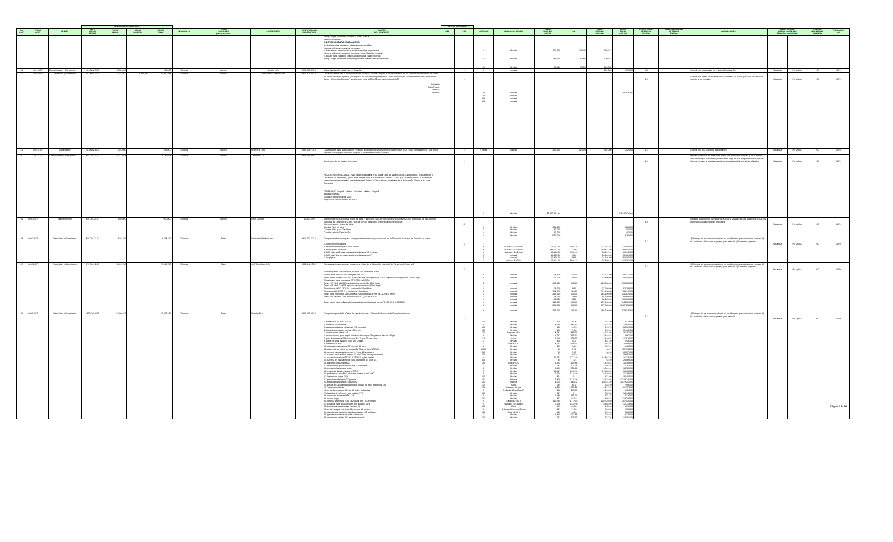| | | | REGISTRO PRESUPUESTAL | | | | | | | | | TIPO DE CONTRATO | | | | | | | | | | | | | | |
| --- | --- | --- | --- | --- | --- | --- | --- | --- | --- | --- | --- | --- | --- | --- | --- | --- | --- | --- | --- | --- | --- | --- | --- | --- | --- | --- |
| No. CONT | FECHA CONT | RUBRO | No. Y FECHA REGIST | VALOR INICIAL | VALOR MODIFIC. | VALOR FINAL | MODALIDAD | TIPO DE CONTRATO (bien o servicio) | CONTRATISTA | IDENTIFICACION CONTRATISTA | OBJETO DEL CONTRATO | CFP | SFP | CANTIDAD | UNIDAD DE MEDIDA | VALOR UNITARIO SIN IVA | IVA | VALOR UNITARIO CON IVA | VALOR TOTAL CON IVA | PLAZO INICIAL DE EJECUC. EN DIAS | PLAZO PRORROGA DE EJECUC. EN DIAS | OBLIGACIONES | DIARIO OFICIAL PUBLIC.CONTRATO PRINCIPAL ADICIONAL | | SUPERA 50% MENOR CUANTIA | EJECUCION (%) |
| | | | | | | | | | | | manga larga, modelos y colores a elegir, marca vestidos dcalidad 2. DOTACION PARA CABALLEROS: a. Vestidos para caballeros elaborados en poliéster viscosa, diferentes modelos y colores. b. Pantalones para caballero, confeccionados en poliester viscosa, diferentes modelos y colores, marcaVestidos dcalidad c. Busos para caballero, elaborados en lana, cuello redondo manga larga, diferentes modelos y colores, marca Vestidos dcalidad | | | 1 11 11 | Unidad Unidad Unidad | 145,900 39,900 35,000 | 23,344 6,384 5,600 | 169,244 509,124 446,600 | | | | | | | | |
| 43 | Nov-06-07 | Comunicación y Transporte | 416 Nov-6-07 | 5,088,835 | | 101,000 | Directa | Servicio | Aviatur S.A | 860.000.018-6 | Multa devolución pasaje aereo Bruselas | | x | 1 | unidad | | | 101,000 | 101,000 | 45 | | Cumplir con lo pactado en el acta de liquidación | No aplica | No aplica | NO | 100% |
| 42 | Nov-02-07 | Materiales y suministros | 415 Nov-2-07 | 1,144,862 | 9,280,381 | 9,280,381 | Directa | Servicio | Inversiones Zalkap Ltda | 900.069.253-9 | Cena de trabajo con la participación del Director General dirigido a los funcionarios de las oficinas de Derechos de Autor de Améríza Latina, quienes participarán en el curso Regional de la OMPI denominado "Administración del Derecho de Autor y Derechos Conexos" a realizarse entre el 05 y 09 de noviembre de 2007. Entradas Plato Fuerte Postres Bebidas | | x | 20 20 20 20 | unidad unidad unidad unidad | | | | 9,280,381 | 10 | | Cumplir con todas las normas de la secretaria de salud y brindar un exelente servicio a los invitados | No aplica | No aplica | NO | 100% |
| 41 | Nov-01-07 | Capacitación | 414 Nov-1-07 | 232,000 | | 232,000 | Directa | Servicio | Ipservice Ltda | 830.106.778-9 | Capacitación para la instalación y manejo del equipo de videoconferencia Polycom VSX 7000, compuesto por una video cámara y un equipo B Station, dirigida a 3 funcionarios de la entidad. | | x | 2 Horas | Tiempo | 200,000 | 32,000 | 232,000 | 232,000 | 15 | | Cumplir con una exelente capacitación | No aplica | No aplica | NO | 100% |
| 40 | Oct-24-07 | Comunicación y Transporte | 384 Oct-24-07 | 3,147,924 | | 3,147,924 | Directa | Servicio | Aircomet S.A | 900.006.095-1 | Suministro de un tiquete aéreo, así: PASAJE INTERNACIONAL. Para la doctora Liliana Ariza Ariza, Jefe de la División de Capacitación, Investigación y Desarrollo de la entidad, quien debe desplazarse a la ciudad de Ginebra - Suiza para participar en la III Ronda de negociaciones comerciales que adelanta el Gobierno Nacional con los paises de la Asociación Europea de Libre Comercio. ITINERARIO. Bogotá - Madrid - Ginebra - Madrid - Bogotá tarifa económica. Sálida 27 de octubre de 2007 Regreso 02 de noviembre de 2007 | | x | 1 | Unidad | $3'147.924,oo | | | $3'147.924,oo | 15 | | Prestar el servicio de transporte aereo con el destino contrato y en el tiempo considerado por la entidad y certificar el pago de sus obligaciones durante los últimos 6 meses a los sistemas de seguridad social integral, parafiscales | No aplica | No aplica | NO | 100% |
| 39 | Oct-12-07 | Mantenimiento | 386 Oct-24-07 | 950,000 | | 950,000 | Directa | Servicio | Fidel Cubillos | 12.124.599 | Mantenimiento que incluye mano de obra y repuestos para el vehículo BMW placa BSZ 260, propiedad de la Dirección Nacional de Derecho de Autor, acorde con las siguientes especificaciones técnicas: Sincronización y mano de obra Cambio Filtro de Aire Cambio Filtro para Gasolina Cambio Valvula Calefacción | | X | 1 1 1 1 | Unidad Unidad Unidad Unidad | 200,000 35,000 45,000 670,000 | | | 200,000 35,000 45,000 670,000 | 10 | | Entregar el vehículos funcionando a entera satisfacción del supervisor y que los repuestos instalados sean originales. | No aplica | No aplica | NO | 100% |
| 38 | Oct-12-07 | Materiales y Suministros | 380 Oct-12-07 | 1,338,325 | | 1,338,325 | Directa | Bien | Productos Perfex Ltda | 860.047.671-5 | Compra de elementos para aseo y mantenimiento de pisos vinisol en la Dirección Nacional de Derecho de Autor. 1. Solución removedora 2. Mantenedor finix para pisos vinisol 3. Detergente multiusos 4. PAD color café para máquina lavadora de 16" remover 5. PAD color blanco para maquina brilladora de 20" 6. Acrylpiso | | X | 3 3 1 5 7 5 | Garrafa x 18.925cc Garrafa x 18.925cc Garrafa x 18.925cc unidad unidad galon x 3785cc | 61,771.00 138,661.00 56,162.00 15,900.00 20,850.00 54,164.00 | 9883.36 22186 8985.92 2544 3336 8666.24 | 71,654.36 160,847.00 65,147.92 18,444.00 24,186.00 62,830.24 | 214,963.00 482,541.00 65,148.00 92,220.00 169,302.00 314,151.00 | 15 | | 1) Entrega de los elementos dentro de los términos pactados en el contrato b) los productos deben ser originales y de calidad. c) Garantias vigentes | No aplica | No aplica | NO | 100% |
| 37 | Oct-11-07 | Materiales y Suministros | 379 Oct-11-07 | 5,242,736 | | 5,242,736 | Directa | Bien | G.B Tehnology S.A | 830.112.250-7 | Compra de toners, cintas y tintas para el uso de la Dirección Nacional de Derecho de Autor así: Tinta negra HP 51629A desk jet serie 600 contenido 40ml Tinta a color HP 51649A desk jet serie 600 Toner xerox 006R00255/ 244 para máquina fotocopiadora. 5334, capacidad de impresion 10000 hojas Cinta epson para impresora DFX 5000 ref. 8766 Toner H.P. Ref. 92298A capacidad de impresión 6800 hojas Toner H.P. Ref. C4096A capacidad de imprecion 5000 Hojas Tinta tricolor HP C 6578 DL , contenido 19 mililitros Tinta negra H.P. 51645A contenido 42 mililitros Toner para impresora samsung ML-2010 mono laser Ref ML-2010D3 (XIP) Toner H.P. laserjet , alto rendimiento ref. Q7553X P2015 Toner negro para máquina fotocopiadora multifuncional xerox PE120i Ref. 013R00606 | | X | 4 3 4 1 3 1 1 2 2 5 2 | unidad unidad unidad unidad unidad unidad unidad unidad unidad unidad unidad | 63,400 67,500 125,000 58,000 228,000 212,000 73,000 59,000 148,500 325,500 247,000 | 10144 10800 20000 9280 36480 33920 11680 9440 23760 52080 39520 | 73,544.00 78,300.00 145,000.00 67,280.00 264,480.00 245,920.00 84,680.00 68,440.00 172,260.00 377,580.00 286,520.00 | 294,176.00 234,900.00 580,000.00 67,280.00 793,440.00 245,920.00 84,680.00 136,880.00 344,520.00 1,887,900.00 573,040.00 | 15 | | 1) Entrega de los elementos dentro de los términos pactados en el contrato b) los productos deben ser originales y de calidad. c) Garantias vigentes | No aplica | No aplica | NO | 100% |
| 36 | Oct-02-07 | Materiales y Suministros | 376 Oct-2-07 | 5,299,837 | | 5,299,837 | Directa | Bien | Detalgaf S.A | 830.005.293-5 | Compra de papelería y útiles de escritorio para la Dirección Nacional de Derecho de Autor: 1. borradores de nata PZ 20 2. borrador de escobilla 3. carpetas celuguia horizontal 280 grs oficio 4. Folderes colgantes norma 280 grms 5. indices normadata 14A 6. colbon liquido para papel aplicador frasco por 240 gramos frasco 240 grs 7. post it referencia 654 mediano 3M 75 por 75 mm taco 8. bisturi grande plastico S200 por unidad 9. diskettes 35 HD 10. rollo papel sumadora 57 mm por 28 mm 11. sobre blanco oficio sin ventanilla 75 grms 20A NORMA 12. sobres manila carta norma 22 5 por 29 ecologico 13. sobres manila oficio norma 27 por 37 cm ecologico unidad 14. cinta korex olivetti ET121 KX E2020 nylon unidad 15. sobres de manila media carta ecologico 17 5 por 24 16. ganchos clips mariposa 17. marcadores permanentes ref. 420 colores 18. corrector lapiz papermate 19. cosedora bates referencia 550 C 20. perforadora metálica 2 huecos estandar ref. 1040 21. lapiz mina negra (***) 22. papel tamaño carta 75 gramos 23. papel tamaño oficio 75 gramos 24. post it 3M amarillo pequeño por unidad de taco referencia 653 25 Pegante en barra 26. cinta de empaque 48 por 40 rollo 2 pulgadas 27. lapiz berol colorchek rojo unidad (***) 28. marcador borrable REF 424 29. esfero negro 30. rotulos referencia 2580 7624 caja por 17600 rotulos 31. caratula para anillado color gris tamaño carta 32. bandas de caucho caja numero 22 33. cinta transparente tesa 12 mm por 40 mt rollo 34. gancho clip pequeño standar caja por 100 unidades 35. gancho cosedora estandar cobrizado 36. resaltador pelikan 222 amarillo unidad | | X | 10 3 300 100 10 2 12 5 6 6 2200 600 500 2 400 10 6 4 5 2 100 144 102 12 10 8 20 3 531 2 2 20 5 20 6 20 | Unidad Unidad Unidad Unidad Paquete x 6 u Unidad taco Unidad caja x 10 u Unidad Unidad Unidad Unidad Unidad Unidad caja x 50 u Unidad Unidad Unidad Unidad Unidad Resma Resma taco Frasco x 20 grs Rollo de 48 x 40 de 2" Unidad Unidad Unidad Caja x 17600 u Paquete x 25 juegos Caja Rollo de 12 mm x 40 mts Caja x 100 u Unidad Unidad | 205 3,046 186 452 3,031 2,097 1,216 420 3,591 489 42 56 67 11,093 45 1,224 683 3,139 10,247 7,018 374 7,356 9,070 545 1,912 988 507 1,186 347 110,785 7,206 229 447 258 1,318 791 | 32.8 487.36 29.76 72.32 484.96 335.52 194.56 67.2 574.56 78.24 6.72 8.96 10.72 1774.88 7.2 195.84 109.28 502.24 1639.52 1122.88 0 1176.96 1451.2 87.2 305.92 158.08 0 189.76 55.52 17725.6 1152.96 36.64 71.52 41.28 210.88 126.56 | 237.80 3,533.36 215.76 524.32 3,515.96 2,432.52 1,410.56 487.20 4,165.56 567.24 48.72 64.96 77.72 12,867.88 52.20 1,419.84 792.28 3,641.24 11,886.52 8,140.88 374.00 8,532.96 10,521.20 632.20 2,217.92 1,146.08 507.00 1,375.76 402.52 128,510.60 8,358.96 265.64 518.52 299.28 1,528.88 917.56 | 2,378.00 10,600.00 64,728.00 52,432.00 35,160.00 4,865.00 16,927.00 2,436.00 24,993.00 3,403.00 107,184.00 38,976.00 38,860.00 25,736.00 20,880.00 14,198.00 4,754.00 14,565.00 59,433.00 16,282.00 37,400.00 1,228,746.00 1,073,162.00 7,586.00 22,179.00 9,169.00 10,140.00 4,127.00 213,738.00 257,021.00 16,718.00 5,313.00 2,593.00 5,986.00 9,173.00 18,351.00 | 15 | | 1) Entrega de los elementos dentro de los términos pactados en el contrato b) los productos deben ser originales y de calidad. | No aplica | No aplica | NO | 100% Página 3 de 14 |